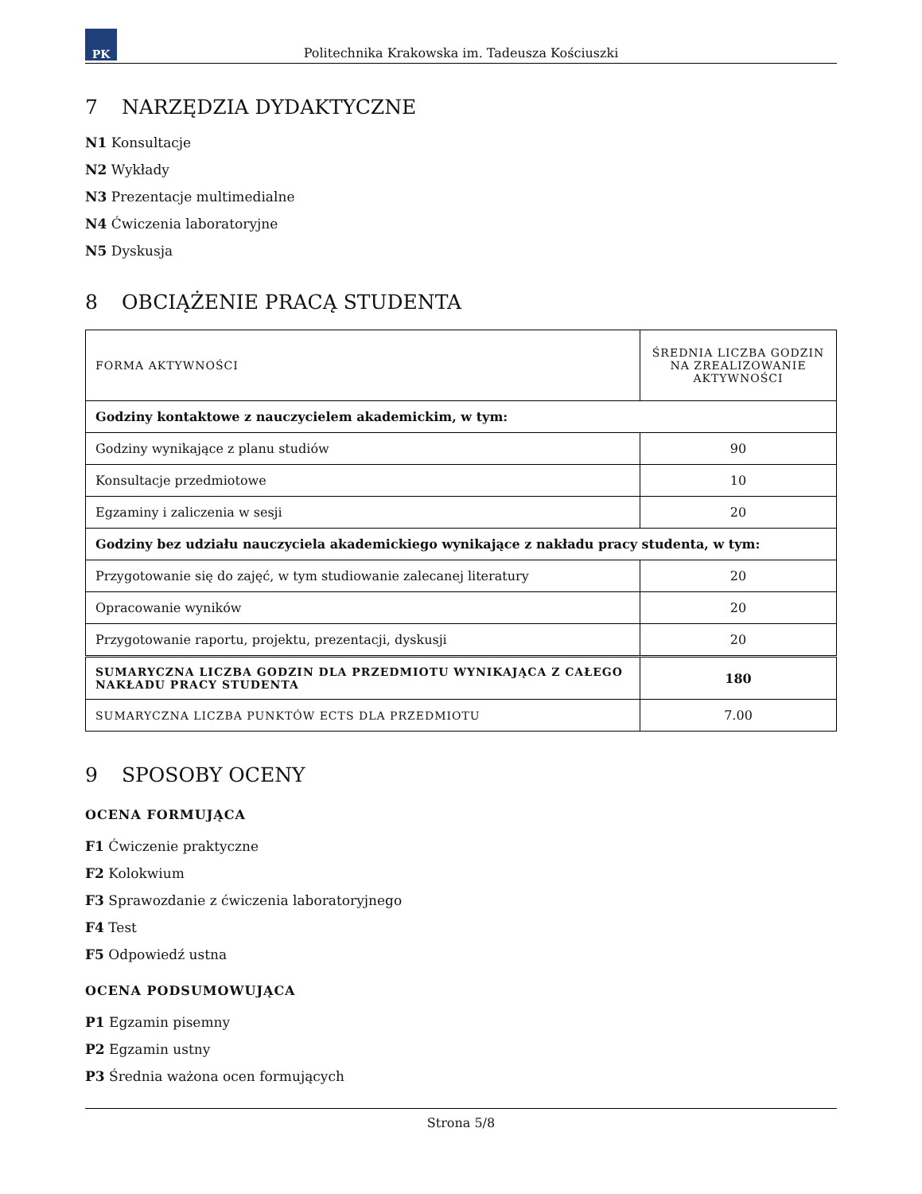PK
Politechnika Krakowska im. Tadeusza Kościuszki
7 NARZĘDZIA DYDAKTYCZNE
N1 Konsultacje
N2 Wykłady
N3 Prezentacje multimedialne
N4 Ćwiczenia laboratoryjne
N5 Dyskusja
8 OBCIĄŻENIE PRACĄ STUDENTA
| FORMA AKTYWNOŚCI | ŚREDNIA LICZBA GODZIN NA ZREALIZOWANIE AKTYWNOŚCI |
| Godziny kontaktowe z nauczycielem akademickim, w tym: | |
| Godziny wynikające z planu studiów | 90 |
| Konsultacje przedmiotowe | 10 |
| Egzaminy i zaliczenia w sesji | 20 |
| Godziny bez udziału nauczyciela akademickiego wynikające z nakładu pracy studenta, w tym: | |
| Przygotowanie się do zajęć, w tym studiowanie zalecanej literatury | 20 |
| Opracowanie wyników | 20 |
| Przygotowanie raportu, projektu, prezentacji, dyskusji | 20 |
| SUMARYCZNA LICZBA GODZIN DLA PRZEDMIOTU WYNIKAJĄCA Z CAŁEGO NAKŁADU PRACY STUDENTA | 180 |
| SUMARYCZNA LICZBA PUNKTÓW ECTS DLA PRZEDMIOTU | 7.00 |
9 SPOSOBY OCENY
OCENA FORMUJĄCA
F1 Ćwiczenie praktyczne
F2 Kolokwium
F3 Sprawozdanie z ćwiczenia laboratoryjnego
F4 Test
F5 Odpowiedź ustna
OCENA PODSUMOWUJĄCA
P1 Egzamin pisemny
P2 Egzamin ustny
P3 Średnia ważona ocen formujących
Strona 5/8